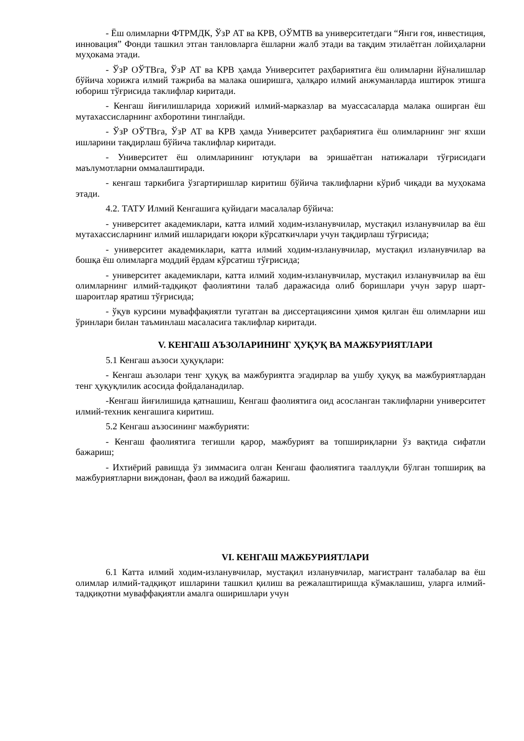- Ёш олимларни ФТРМДК, ЎзР АТ ва КРВ, ОЎМТВ ва университетдаги “Янги ғоя, инвестиция, инновация” Фонди ташкил этган танловларга ёшларни жалб этади ва тақдим этилаётган лойиҳаларни муҳокама этади.
- ЎзР ОЎТВга, ЎзР АТ ва КРВ ҳамда Университет раҳбариятига ёш олимларни йўналишлар бўйича хорижга илмий тажриба ва малака оширишга, ҳалқаро илмий анжуманларда иштирок этишга юбориш тўғрисида таклифлар киритади.
- Кенгаш йиғилишларида хорижий илмий-марказлар ва муассасаларда малака оширган ёш мутахассисларнинг ахборотини тинглайди.
- ЎзР ОЎТВга, ЎзР АТ ва КРВ ҳамда Университет раҳбариятига ёш олимларнинг энг яхши ишларини тақдирлаш бўйича таклифлар киритади.
- Университет ёш олимларининг ютуқлари ва эришаётган натижалари тўғрисидаги маълумотларни оммалаштиради.
- кенгаш таркибига ўзгартиришлар киритиш бўйича таклифларни кўриб чиқади ва муҳокама этади.
4.2. ТАТУ Илмий Кенгашига қуйидаги масалалар бўйича:
- университет академиклари, катта илмий ходим-изланувчилар, мустақил изланувчилар ва ёш мутахассисларнинг илмий ишларидаги юқори кўрсаткичлари учун тақдирлаш тўғрисида;
- университет академиклари, катта илмий ходим-изланувчилар, мустақил изланувчилар ва бошқа ёш олимларга моддий ёрдам кўрсатиш тўғрисида;
- университет академиклари, катта илмий ходим-изланувчилар, мустақил изланувчилар ва ёш олимларнинг илмий-тадқиқот фаолиятини талаб даражасида олиб боришлари учун зарур шарт-шароитлар яратиш тўғрисида;
- ўқув курсини муваффақиятли тугатган ва диссертациясини ҳимоя қилган ёш олимларни иш ўринлари билан таъминлаш масаласига таклифлар киритади.
V. КЕНГАШ АЪЗОЛАРИНИНГ ҲУҚУҚ ВА МАЖБУРИЯТЛАРИ
5.1 Кенгаш аъзоси ҳуқуқлари:
- Кенгаш аъзолари тенг ҳуқуқ ва мажбуриятга эгадирлар ва ушбу ҳуқуқ ва мажбуриятлардан тенг ҳуқуқлилик асосида фойдаланадилар.
-Кенгаш йиғилишида қатнашиш, Кенгаш фаолиятига оид асосланган таклифларни университет илмий-техник кенгашига киритиш.
5.2 Кенгаш аъзосининг мажбурияти:
- Кенгаш фаолиятига тегишли қарор, мажбурият ва топшириқларни ўз вақтида сифатли бажариш;
- Ихтиёрий равишда ўз зиммасига олган Кенгаш фаолиятига тааллуқли бўлган топшириқ ва мажбуриятларни виждонан, фаол ва ижодий бажариш.
VI. КЕНГАШ МАЖБУРИЯТЛАРИ
6.1 Катта илмий ходим-изланувчилар, мустақил изланувчилар, магистрант талабалар ва ёш олимлар илмий-тадқиқот ишларини ташкил қилиш ва режалаштиришда кўмаклашиш, уларга илмий-тадқиқотни муваффақиятли амалга оширишлари учун